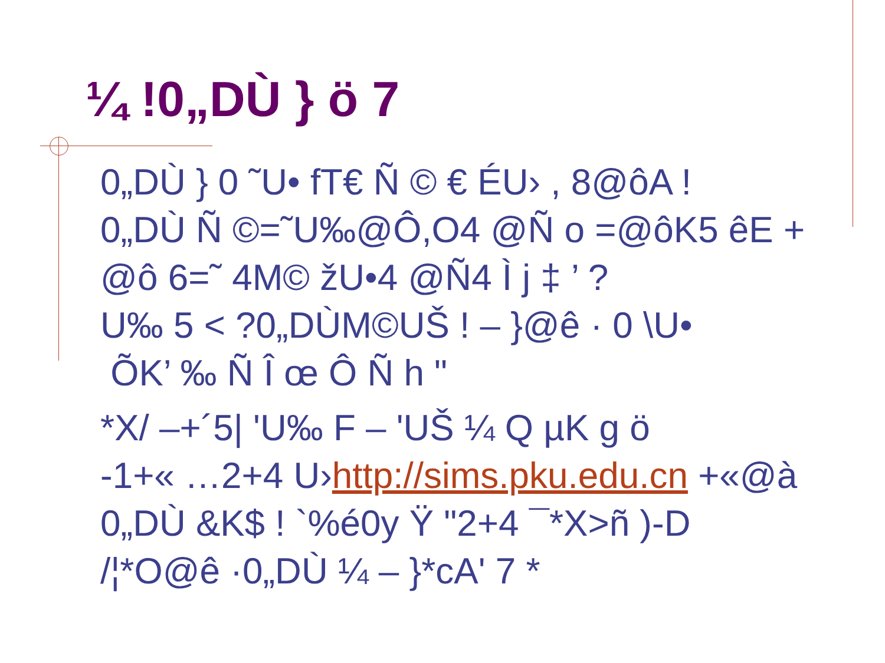¼ !0„DÙ } ö 7
0„DÙ } 0 ˜U• fT€ Ñ © € ÉU› , 8@ôA !
0„DÙ Ñ ©=˜U‰@Ô,O4 @Ñ o =@ôK5 êE +
@ô 6=˜ 4M© žU•4 @Ñ4 Ì j ‡ ’ ?
U‰ 5 < ?0„DÙM©UŠ ! – }@ê · 0 \U•
ÕK’ ‰ Ñ Î œ Ô Ñ h "
*X/ –+´5| 'U‰ F – 'UŠ ¼ Q µK g ö
-1+« …2+4 U›http://sims.pku.edu.cn +«@à
0„DÙ &K$ ! `%é0y Ÿ "2+4 ¯*X>ñ )-D
/¦*O@ê ·0„DÙ ¼ – }*cA' 7 *